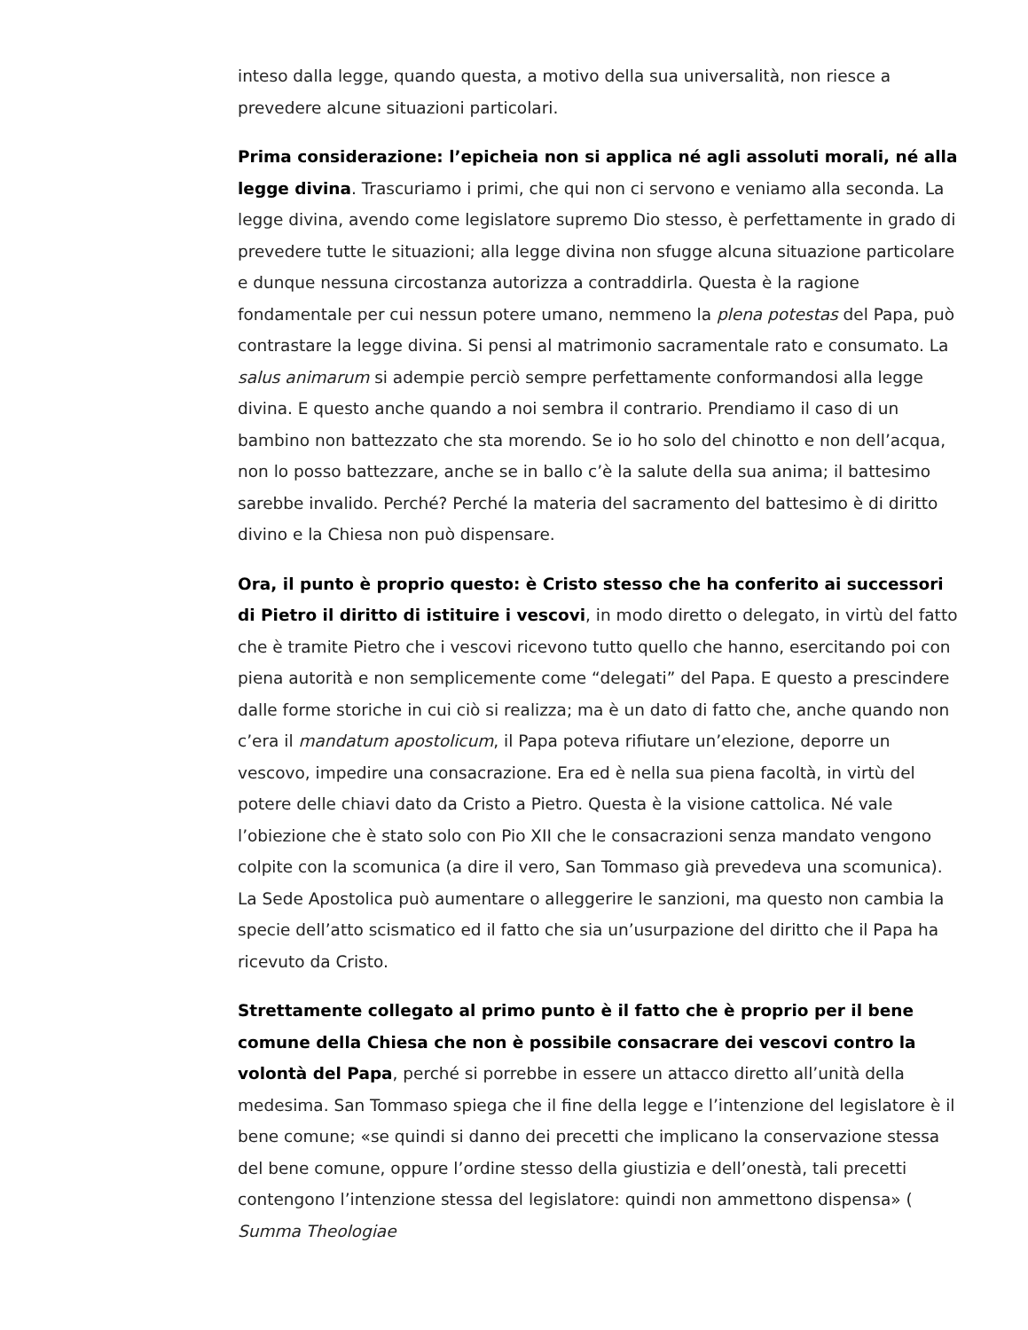inteso dalla legge, quando questa, a motivo della sua universalità, non riesce a prevedere alcune situazioni particolari.
Prima considerazione: l’epicheia non si applica né agli assoluti morali, né alla legge divina. Trascuriamo i primi, che qui non ci servono e veniamo alla seconda. La legge divina, avendo come legislatore supremo Dio stesso, è perfettamente in grado di prevedere tutte le situazioni; alla legge divina non sfugge alcuna situazione particolare e dunque nessuna circostanza autorizza a contraddirla. Questa è la ragione fondamentale per cui nessun potere umano, nemmeno la plena potestas del Papa, può contrastare la legge divina. Si pensi al matrimonio sacramentale rato e consumato. La salus animarum si adempie perciò sempre perfettamente conformandosi alla legge divina. E questo anche quando a noi sembra il contrario. Prendiamo il caso di un bambino non battezzato che sta morendo. Se io ho solo del chinotto e non dell’acqua, non lo posso battezzare, anche se in ballo c’è la salute della sua anima; il battesimo sarebbe invalido. Perché? Perché la materia del sacramento del battesimo è di diritto divino e la Chiesa non può dispensare.
Ora, il punto è proprio questo: è Cristo stesso che ha conferito ai successori di Pietro il diritto di istituire i vescovi, in modo diretto o delegato, in virtù del fatto che è tramite Pietro che i vescovi ricevono tutto quello che hanno, esercitando poi con piena autorità e non semplicemente come “delegati” del Papa. E questo a prescindere dalle forme storiche in cui ciò si realizza; ma è un dato di fatto che, anche quando non c’era il mandatum apostolicum, il Papa poteva rifiutare un’elezione, deporre un vescovo, impedire una consacrazione. Era ed è nella sua piena facoltà, in virtù del potere delle chiavi dato da Cristo a Pietro. Questa è la visione cattolica. Né vale l’obiezione che è stato solo con Pio XII che le consacrazioni senza mandato vengono colpite con la scomunica (a dire il vero, San Tommaso già prevedeva una scomunica). La Sede Apostolica può aumentare o alleggerire le sanzioni, ma questo non cambia la specie dell’atto scismatico ed il fatto che sia un’usurpazione del diritto che il Papa ha ricevuto da Cristo.
Strettamente collegato al primo punto è il fatto che è proprio per il bene comune della Chiesa che non è possibile consacrare dei vescovi contro la volontà del Papa, perché si porrebbe in essere un attacco diretto all’unità della medesima. San Tommaso spiega che il fine della legge e l’intenzione del legislatore è il bene comune; «se quindi si danno dei precetti che implicano la conservazione stessa del bene comune, oppure l’ordine stesso della giustizia e dell’onestà, tali precetti contengono l’intenzione stessa del legislatore: quindi non ammettono dispensa» (
Summa Theologiae